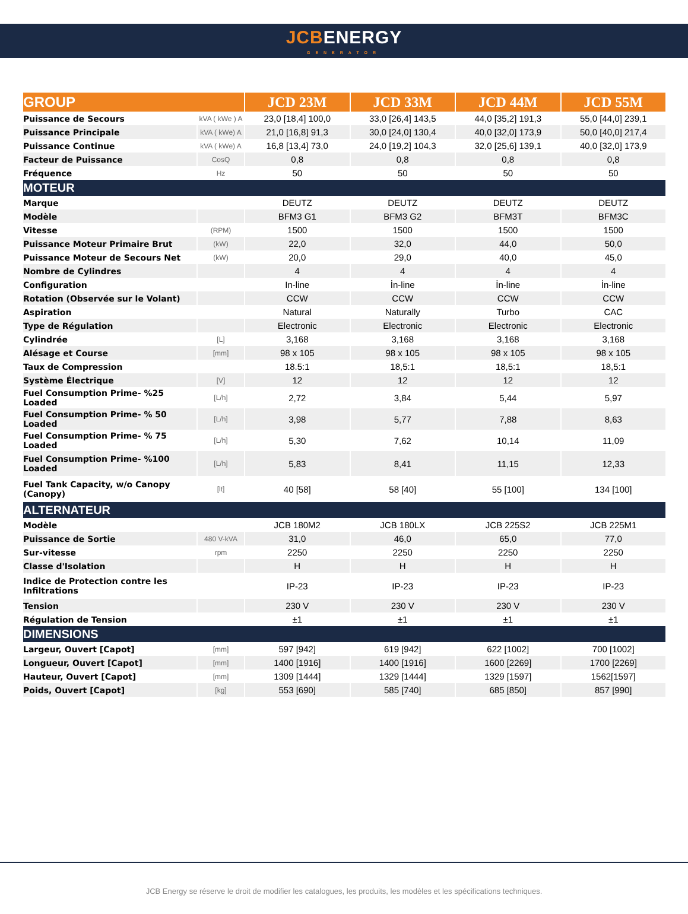JCBENERGY
GENERATOR
| GROUP | | JCD 23M | JCD 33M | JCD 44M | JCD 55M |
| --- | --- | --- | --- | --- | --- |
| Puissance de Secours | kVA ( kWe ) A | 23,0 [18,4] 100,0 | 33,0 [26,4] 143,5 | 44,0 [35,2] 191,3 | 55,0 [44,0] 239,1 |
| Puissance Principale | kVA ( kWe) A | 21,0 [16,8] 91,3 | 30,0 [24,0] 130,4 | 40,0 [32,0] 173,9 | 50,0 [40,0] 217,4 |
| Puissance Continue | kVA ( kWe) A | 16,8 [13,4] 73,0 | 24,0 [19,2] 104,3 | 32,0 [25,6] 139,1 | 40,0 [32,0] 173,9 |
| Facteur de Puissance | CosQ | 0,8 | 0,8 | 0,8 | 0,8 |
| Fréquence | Hz | 50 | 50 | 50 | 50 |
| MOTEUR | | | | | |
| Marque | | DEUTZ | DEUTZ | DEUTZ | DEUTZ |
| Modèle | | BFM3 G1 | BFM3 G2 | BFM3T | BFM3C |
| Vitesse | (RPM) | 1500 | 1500 | 1500 | 1500 |
| Puissance Moteur Primaire Brut | (kW) | 22,0 | 32,0 | 44,0 | 50,0 |
| Puissance Moteur de Secours Net | (kW) | 20,0 | 29,0 | 40,0 | 45,0 |
| Nombre de Cylindres | | 4 | 4 | 4 | 4 |
| Configuration | | In-line | İn-line | İn-line | İn-line |
| Rotation (Observée sur le Volant) | | CCW | CCW | CCW | CCW |
| Aspiration | | Natural | Naturally | Turbo | CAC |
| Type de Régulation | | Electronic | Electronic | Electronic | Electronic |
| Cylindrée | [L] | 3,168 | 3,168 | 3,168 | 3,168 |
| Alésage et Course | [mm] | 98 x 105 | 98 x 105 | 98 x 105 | 98 x 105 |
| Taux de Compression | | 18.5:1 | 18,5:1 | 18,5:1 | 18,5:1 |
| Système Électrique | [V] | 12 | 12 | 12 | 12 |
| Fuel Consumption Prime- %25 Loaded | [L/h] | 2,72 | 3,84 | 5,44 | 5,97 |
| Fuel Consumption Prime- % 50 Loaded | [L/h] | 3,98 | 5,77 | 7,88 | 8,63 |
| Fuel Consumption Prime- % 75 Loaded | [L/h] | 5,30 | 7,62 | 10,14 | 11,09 |
| Fuel Consumption Prime- %100 Loaded | [L/h] | 5,83 | 8,41 | 11,15 | 12,33 |
| Fuel Tank Capacity, w/o Canopy (Canopy) | [lt] | 40 [58] | 58 [40] | 55 [100] | 134 [100] |
| ALTERNATEUR | | | | | |
| Modèle | | JCB 180M2 | JCB 180LX | JCB 225S2 | JCB 225M1 |
| Puissance de Sortie | 480 V-kVA | 31,0 | 46,0 | 65,0 | 77,0 |
| Sur-vitesse | rpm | 2250 | 2250 | 2250 | 2250 |
| Classe d'Isolation | | H | H | H | H |
| Indice de Protection contre les Infiltrations | | IP-23 | IP-23 | IP-23 | IP-23 |
| Tension | | 230 V | 230 V | 230 V | 230 V |
| Régulation de Tension | | ±1 | ±1 | ±1 | ±1 |
| DIMENSIONS | | | | | |
| Largeur, Ouvert [Capot] | [mm] | 597 [942] | 619 [942] | 622 [1002] | 700 [1002] |
| Longueur, Ouvert [Capot] | [mm] | 1400 [1916] | 1400 [1916] | 1600 [2269] | 1700 [2269] |
| Hauteur, Ouvert [Capot] | [mm] | 1309 [1444] | 1329 [1444] | 1329 [1597] | 1562[1597] |
| Poids, Ouvert [Capot] | [kg] | 553 [690] | 585 [740] | 685 [850] | 857 [990] |
JCB Energy se réserve le droit de modifier les catalogues, les produits, les modèles et les spécifications techniques.